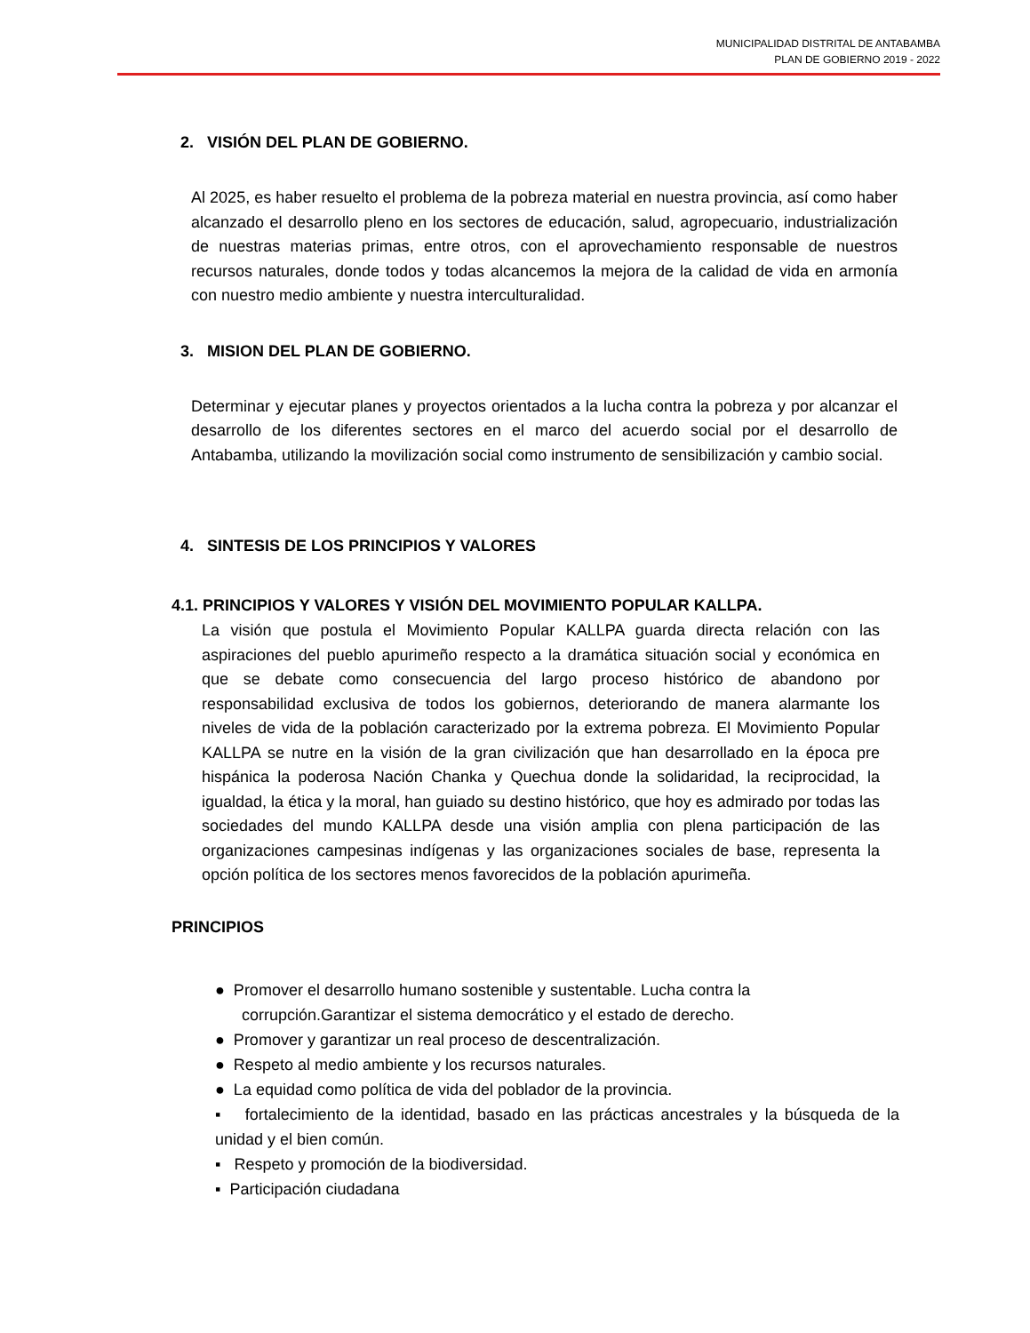MUNICIPALIDAD DISTRITAL DE ANTABAMBA
PLAN DE GOBIERNO 2019 - 2022
2. VISIÓN DEL PLAN DE GOBIERNO.
Al 2025, es haber resuelto el problema de la pobreza material en nuestra provincia, así como haber alcanzado el desarrollo pleno en los sectores de educación, salud, agropecuario, industrialización de nuestras materias primas, entre otros, con el aprovechamiento responsable de nuestros recursos naturales, donde todos y todas alcancemos la mejora de la calidad de vida en armonía con nuestro medio ambiente y nuestra interculturalidad.
3. MISION DEL PLAN DE GOBIERNO.
Determinar y ejecutar planes y proyectos orientados a la lucha contra la pobreza y por alcanzar el desarrollo de los diferentes sectores en el marco del acuerdo social por el desarrollo de Antabamba, utilizando la movilización social como instrumento de sensibilización y cambio social.
4. SINTESIS DE LOS PRINCIPIOS Y VALORES
4.1. PRINCIPIOS Y VALORES Y VISIÓN DEL MOVIMIENTO POPULAR KALLPA.
La visión que postula el Movimiento Popular KALLPA guarda directa relación con las aspiraciones del pueblo apurimeño respecto a la dramática situación social y económica en que se debate como consecuencia del largo proceso histórico de abandono por responsabilidad exclusiva de todos los gobiernos, deteriorando de manera alarmante los niveles de vida de la población caracterizado por la extrema pobreza. El Movimiento Popular KALLPA se nutre en la visión de la gran civilización que han desarrollado en la época pre hispánica la poderosa Nación Chanka y Quechua donde la solidaridad, la reciprocidad, la igualdad, la ética y la moral, han guiado su destino histórico, que hoy es admirado por todas las sociedades del mundo KALLPA desde una visión amplia con plena participación de las organizaciones campesinas indígenas y las organizaciones sociales de base, representa la opción política de los sectores menos favorecidos de la población apurimeña.
PRINCIPIOS
● Promover el desarrollo humano sostenible y sustentable. Lucha contra la
corrupción.Garantizar el sistema democrático y el estado de derecho.
● Promover y garantizar un real proceso de descentralización.
● Respeto al medio ambiente y los recursos naturales.
● La equidad como política de vida del poblador de la provincia.
▪ fortalecimiento de la identidad, basado en las prácticas ancestrales y la búsqueda de la unidad y el bien común.
▪ Respeto y promoción de la biodiversidad.
▪ Participación ciudadana